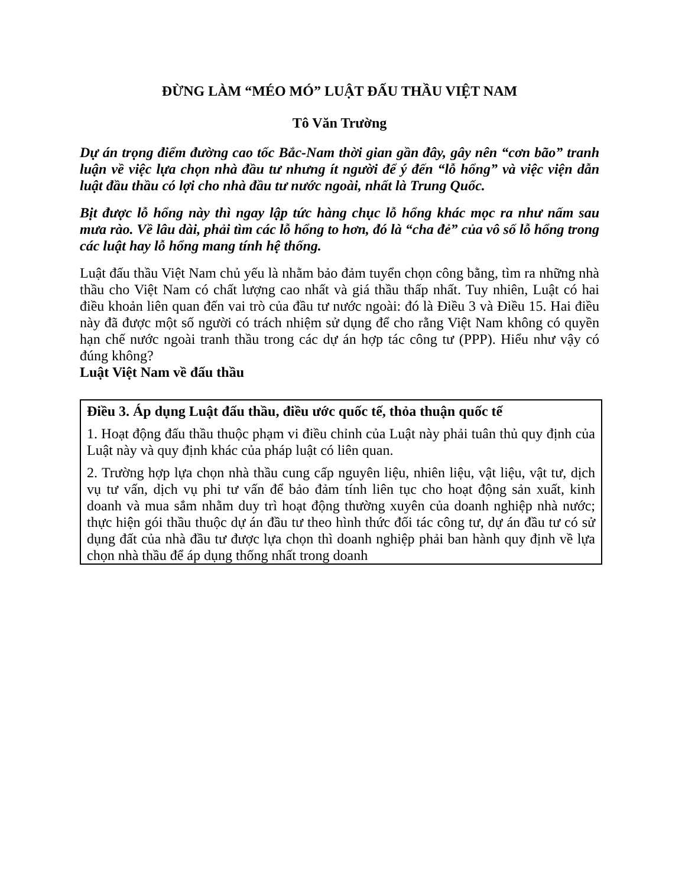ĐỪNG LÀM “MÉO MÓ” LUẬT ĐẤU THẦU VIỆT NAM
Tô Văn Trường
Dự án trọng điểm đường cao tốc Bắc-Nam thời gian gần đây, gây nên “cơn bão” tranh luận về việc lựa chọn nhà đầu tư nhưng ít người để ý đến “lỗ hổng” và việc viện dẫn luật đầu thầu có lợi cho nhà đầu tư nước ngoài, nhất là Trung Quốc.
Bịt được lỗ hổng này thì ngay lập tức hàng chục lỗ hổng khác mọc ra như nấm sau mưa rào. Về lâu dài, phải tìm các lỗ hổng to hơn, đó là “cha đẻ” của vô số lỗ hổng trong các luật hay lỗ hổng mang tính hệ thống.
Luật đấu thầu Việt Nam chủ yếu là nhằm bảo đảm tuyển chọn công bằng, tìm ra những nhà thầu cho Việt Nam có chất lượng cao nhất và giá thầu thấp nhất. Tuy nhiên, Luật có hai điều khoản liên quan đến vai trò của đầu tư nước ngoài: đó là Điều 3 và Điều 15. Hai điều này đã được một số người có trách nhiệm sử dụng để cho rằng Việt Nam không có quyền hạn chế nước ngoài tranh thầu trong các dự án hợp tác công tư (PPP). Hiểu như vậy có đúng không?
Luật Việt Nam về đấu thầu
Điều 3. Áp dụng Luật đấu thầu, điều ước quốc tế, thỏa thuận quốc tế
1. Hoạt động đấu thầu thuộc phạm vi điều chỉnh của Luật này phải tuân thủ quy định của Luật này và quy định khác của pháp luật có liên quan.
2. Trường hợp lựa chọn nhà thầu cung cấp nguyên liệu, nhiên liệu, vật liệu, vật tư, dịch vụ tư vấn, dịch vụ phi tư vấn để bảo đảm tính liên tục cho hoạt động sản xuất, kinh doanh và mua sắm nhằm duy trì hoạt động thường xuyên của doanh nghiệp nhà nước; thực hiện gói thầu thuộc dự án đầu tư theo hình thức đối tác công tư, dự án đầu tư có sử dụng đất của nhà đầu tư được lựa chọn thì doanh nghiệp phải ban hành quy định về lựa chọn nhà thầu để áp dụng thống nhất trong doanh